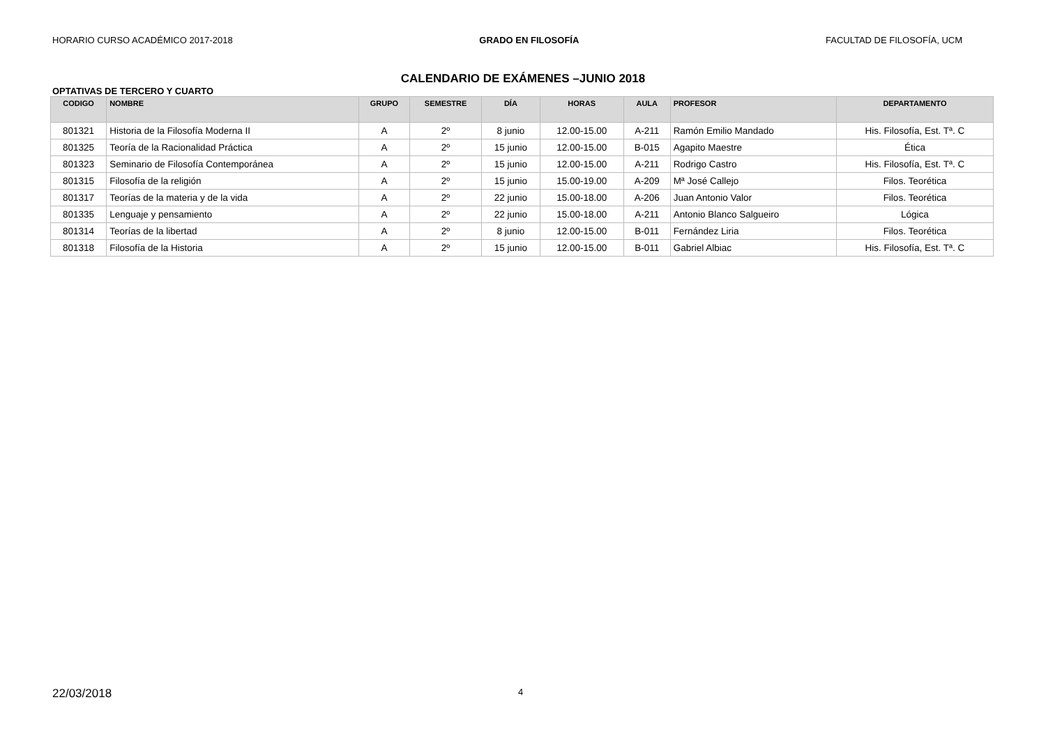HORARIO CURSO ACADÉMICO 2017-2018 GRADO EN FILOSOFÍA FACULTAD DE FILOSOFÍA, UCM
CALENDARIO DE EXÁMENES –JUNIO 2018
OPTATIVAS DE TERCERO Y CUARTO
| CODIGO | NOMBRE | GRUPO | SEMESTRE | DÍA | HORAS | AULA | PROFESOR | DEPARTAMENTO |
| --- | --- | --- | --- | --- | --- | --- | --- | --- |
| 801321 | Historia de la Filosofía Moderna II | A | 2º | 8 junio | 12.00-15.00 | A-211 | Ramón Emilio Mandado | His. Filosofía, Est. Tª. C |
| 801325 | Teoría de la Racionalidad Práctica | A | 2º | 15 junio | 12.00-15.00 | B-015 | Agapito Maestre | Ética |
| 801323 | Seminario de Filosofía Contemporánea | A | 2º | 15 junio | 12.00-15.00 | A-211 | Rodrigo Castro | His. Filosofía, Est. Tª. C |
| 801315 | Filosofía de la religión | A | 2º | 15 junio | 15.00-19.00 | A-209 | Mª José Callejo | Filos. Teorética |
| 801317 | Teorías de la materia y de la vida | A | 2º | 22 junio | 15.00-18.00 | A-206 | Juan Antonio Valor | Filos. Teorética |
| 801335 | Lenguaje y pensamiento | A | 2º | 22 junio | 15.00-18.00 | A-211 | Antonio Blanco Salgueiro | Lógica |
| 801314 | Teorías de la libertad | A | 2º | 8 junio | 12.00-15.00 | B-011 | Fernández Liria | Filos. Teorética |
| 801318 | Filosofía de la Historia | A | 2º | 15 junio | 12.00-15.00 | B-011 | Gabriel Albiac | His. Filosofía, Est. Tª. C |
22/03/2018 4